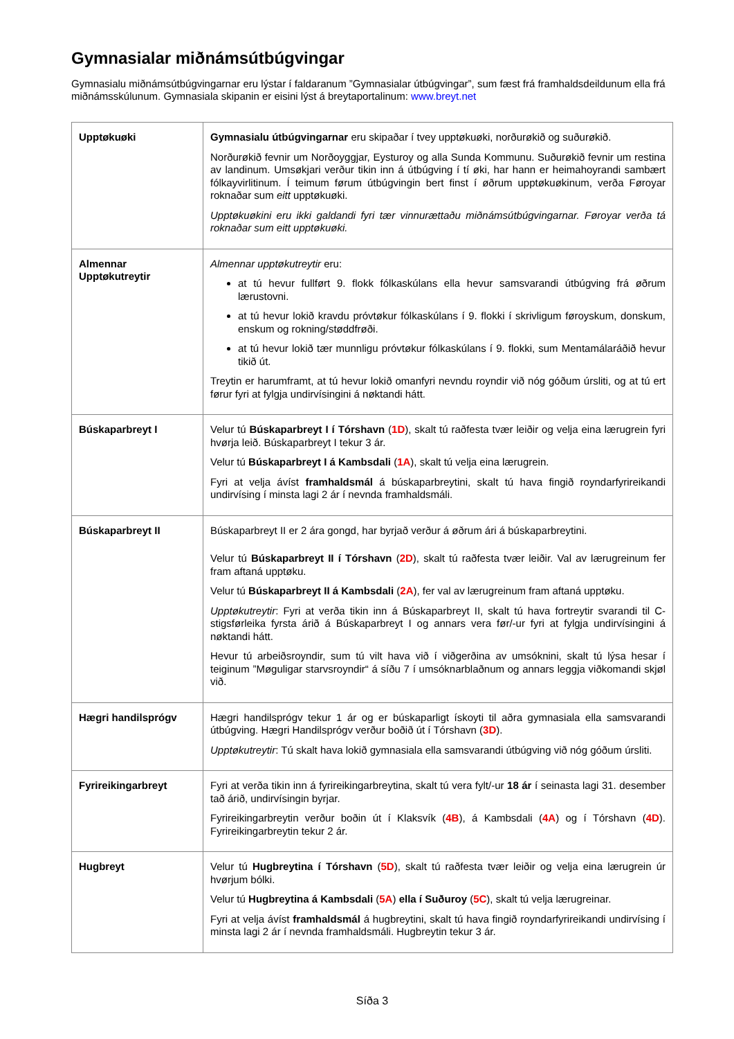Gymnasialar miðnámsútbúgvingar
Gymnasialu miðnámsútbúgvingarnar eru lýstar í faldaranum ”Gymnasialar útbúgvingar”, sum fæst frá framhaldsdeildunum ella frá miðnámsskúlunum. Gymnasiala skipanin er eisini lýst á breytaportalinum: www.breyt.net
| Upptøkuøki | Gymnasialu útbúgvingarnar eru skipaðar í tvey upptøkuøki, norðurøkið og suðurøkið. Norðurøkið fevnir um Norðoyggjar, Eysturoy og alla Sunda Kommunu. Suðurøkið fevnir um restina av landinum. Umsøkjari verður tikin inn á útbúgving í tí øki, har hann er heimahoyrandi sambært fólkayvirlitinum. Í teimum førum útbúgvingin bert finst í øðrum upptøkuøkinum, verða Føroyar roknaðar sum eitt upptøkuøki. Upptøkuøkini eru ikki galdandi fyri tær vinnurættaðu miðnámsútbúgvingarnar. Føroyar verða tá roknaðar sum eitt upptøkuøki. |
| Almennar Upptøkutreytir | Almennar upptøkutreytir eru: at tú hevur fullført 9. flokk fólkaskúlans ella hevur samsvarandi útbúgving frá øðrum lærustovni. at tú hevur lokið kravdu próvtøkur fólkaskúlans í 9. flokki í skrivligum føroyskum, donskum, enskum og rokning/støddfrøði. at tú hevur lokið tær munnligu próvtøkur fólkaskúlans í 9. flokki, sum Mentamálaráðið hevur tikið út. Treytin er harumframt, at tú hevur lokið omanfyri nevndu royndir við nóg góðum úrsliti, og at tú ert førur fyri at fylgja undirvísingini á nøktandi hátt. |
| Búskaparbreyt I | Velur tú Búskaparbreyt I í Tórshavn ( 1D ), skalt tú raðfesta tvær leiðir og velja eina lærugrein fyri hvørja leið. Búskaparbreyt I tekur 3 ár. Velur tú Búskaparbreyt I á Kambsdali ( 1A ), skalt tú velja eina lærugrein. Fyri at velja ávíst framhaldsmál á búskaparbreytini, skalt tú hava fingið royndarfyrireikandi undirvísing í minsta lagi 2 ár í nevnda framhaldsmáli. |
| Búskaparbreyt II | Búskaparbreyt II er 2 ára gongd, har byrjað verður á øðrum ári á búskaparbreytini. Velur tú Búskaparbreyt II í Tórshavn ( 2D ), skalt tú raðfesta tvær leiðir. Val av lærugreinum fer fram aftaná upptøku. Velur tú Búskaparbreyt II á Kambsdali ( 2A ), fer val av lærugreinum fram aftaná upptøku. Upptøkutreytir : Fyri at verða tikin inn á Búskaparbreyt II, skalt tú hava fortreytir svarandi til C-stigsførleika fyrsta árið á Búskaparbreyt I og annars vera før/-ur fyri at fylgja undirvísingini á nøktandi hátt. Hevur tú arbeiðsroyndir, sum tú vilt hava við í viðgerðina av umsóknini, skalt tú lýsa hesar í teiginum ”Møguligar starvsroyndir“ á síðu 7 í umsóknarblaðnum og annars leggja viðkomandi skjøl við. |
| Hægri handilsprógv | Hægri handilsprógv tekur 1 ár og er búskaparligt ískoyti til aðra gymnasiala ella samsvarandi útbúgving. Hægri Handilsprógv verður boðið út í Tórshavn ( 3D ). Upptøkutreytir : Tú skalt hava lokið gymnasiala ella samsvarandi útbúgving við nóg góðum úrsliti. |
| Fyrireikingarbreyt | Fyri at verða tikin inn á fyrireikingarbreytina, skalt tú vera fylt/-ur 18 ár í seinasta lagi 31. desember tað árið, undirvísingin byrjar. Fyrireikingarbreytin verður boðin út í Klaksvík ( 4B ), á Kambsdali ( 4A ) og í Tórshavn ( 4D ). Fyrireikingarbreytin tekur 2 ár. |
| Hugbreyt | Velur tú Hugbreytina í Tórshavn ( 5D ), skalt tú raðfesta tvær leiðir og velja eina lærugrein úr hvørjum bólki. Velur tú Hugbreytina á Kambsdali ( 5A ) ella í Suðuroy ( 5C ), skalt tú velja lærugreinar. Fyri at velja ávíst framhaldsmál á hugbreytini, skalt tú hava fingið royndarfyrireikandi undirvísing í minsta lagi 2 ár í nevnda framhaldsmáli. Hugbreytin tekur 3 ár. |
Síða 3